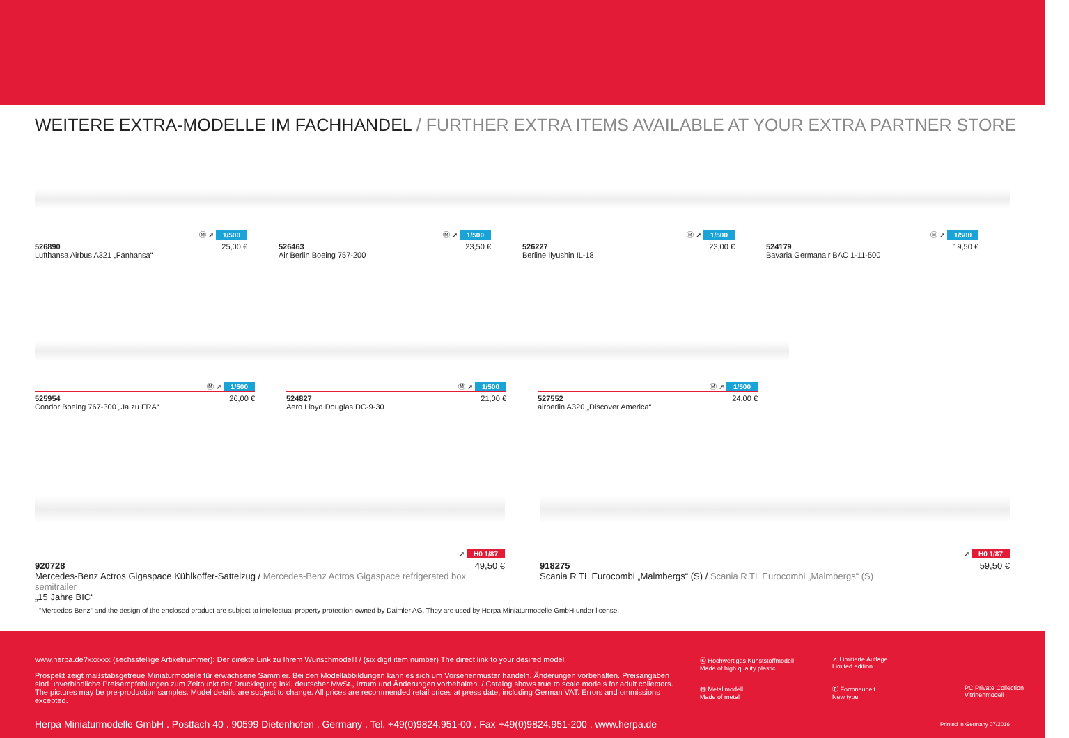WEITERE EXTRA-MODELLE IM FACHHANDEL / FURTHER EXTRA ITEMS AVAILABLE AT YOUR EXTRA PARTNER STORE
Ⓜ ➚ 1/500
526890 25,00 €
Lufthansa Airbus A321 „Fanhansa“
Ⓜ ➚ 1/500
526463 23,50 €
Air Berlin Boeing 757-200
Ⓜ ➚ 1/500
526227 23,00 €
Berline Ilyushin IL-18
Ⓜ ➚ 1/500
524179 19,50 €
Bavaria Germanair BAC 1-11-500
Ⓜ ➚ 1/500
525954 26,00 €
Condor Boeing 767-300 „Ja zu FRA“
Ⓜ ➚ 1/500
524827 21,00 €
Aero Lloyd Douglas DC-9-30
Ⓜ ➚ 1/500
527552 24,00 €
airberlin A320 „Discover America“
➚ H0 1/87
920728 49,50 €
Mercedes-Benz Actros Gigaspace Kühlkoffer-Sattelzug / Mercedes-Benz Actros Gigaspace refrigerated box semitrailer
„15 Jahre BIC“
➚ H0 1/87
918275 59,50 €
Scania R TL Eurocombi „Malmbergs“ (S) / Scania R TL Eurocombi „Malmbergs“ (S)
- “Mercedes-Benz“ and the design of the enclosed product are subject to intellectual property protection owned by Daimler AG. They are used by Herpa Miniaturmodelle GmbH under license.
www.herpa.de?xxxxxx (sechsstellige Artikelnummer): Der direkte Link zu Ihrem Wunschmodell! / (six digit item number) The direct link to your desired model!
Prospekt zeigt maßstabsgetreue Miniaturmodelle für erwachsene Sammler. Bei den Modellabbildungen kann es sich um Vorserienmuster handeln. Änderungen vorbehalten. Preisangaben sind unverbindliche Preisempfehlungen zum Zeitpunkt der Drucklegung inkl. deutscher MwSt., Irrtum und Änderungen vorbehalten. / Catalog shows true to scale models for adult collectors. The pictures may be pre-production samples. Model details are subject to change. All prices are recommended retail prices at press date, including German VAT. Errors and ommissions excepted.
Ⓚ Hochwertiges Kunststoffmodell
Made of high quality plastic
➚ Limitierte Auflage
Limited edition
Ⓜ Metallmodell
Made of metal
Ⓕ Formneuheit
New type
PC Private Collection
Vitrinenmodell
Herpa Miniaturmodelle GmbH . Postfach 40 . 90599 Dietenhofen . Germany . Tel. +49(0)9824.951-00 . Fax +49(0)9824.951-200 . www.herpa.de
Printed in Germany 07/2016